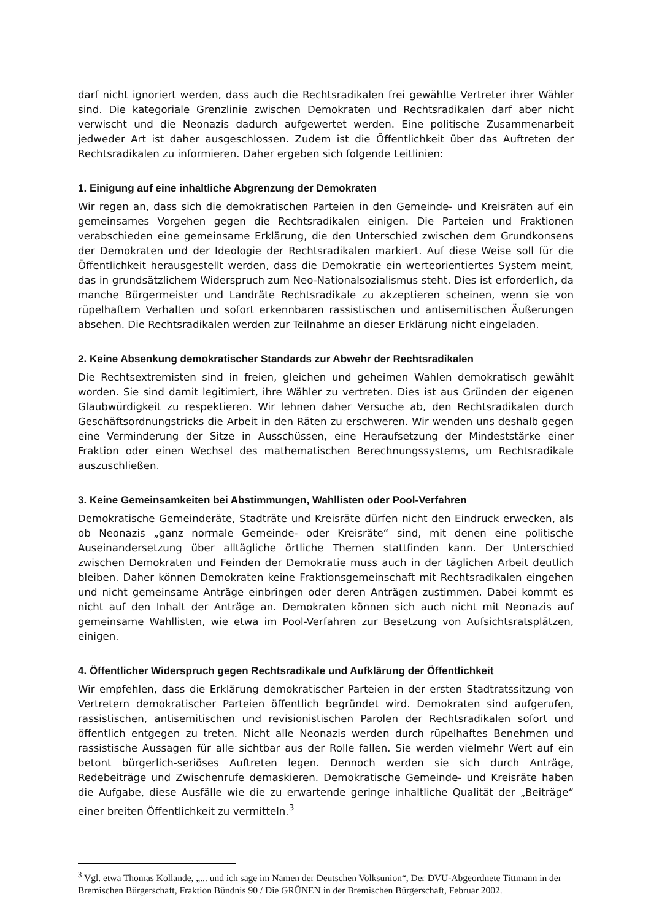darf nicht ignoriert werden, dass auch die Rechtsradikalen frei gewählte Vertreter ihrer Wähler sind. Die kategoriale Grenzlinie zwischen Demokraten und Rechtsradikalen darf aber nicht verwischt und die Neonazis dadurch aufgewertet werden. Eine politische Zusammenarbeit jedweder Art ist daher ausgeschlossen. Zudem ist die Öffentlichkeit über das Auftreten der Rechtsradikalen zu informieren. Daher ergeben sich folgende Leitlinien:
1. Einigung auf eine inhaltliche Abgrenzung der Demokraten
Wir regen an, dass sich die demokratischen Parteien in den Gemeinde- und Kreisräten auf ein gemeinsames Vorgehen gegen die Rechtsradikalen einigen. Die Parteien und Fraktionen verabschieden eine gemeinsame Erklärung, die den Unterschied zwischen dem Grundkonsens der Demokraten und der Ideologie der Rechtsradikalen markiert. Auf diese Weise soll für die Öffentlichkeit herausgestellt werden, dass die Demokratie ein werteorientiertes System meint, das in grundsätzlichem Widerspruch zum Neo-Nationalsozialismus steht. Dies ist erforderlich, da manche Bürgermeister und Landräte Rechtsradikale zu akzeptieren scheinen, wenn sie von rüpelhaftem Verhalten und sofort erkennbaren rassistischen und antisemitischen Äußerungen absehen. Die Rechtsradikalen werden zur Teilnahme an dieser Erklärung nicht eingeladen.
2. Keine Absenkung demokratischer Standards zur Abwehr der Rechtsradikalen
Die Rechtsextremisten sind in freien, gleichen und geheimen Wahlen demokratisch gewählt worden. Sie sind damit legitimiert, ihre Wähler zu vertreten. Dies ist aus Gründen der eigenen Glaubwürdigkeit zu respektieren. Wir lehnen daher Versuche ab, den Rechtsradikalen durch Geschäftsordnungstricks die Arbeit in den Räten zu erschweren. Wir wenden uns deshalb gegen eine Verminderung der Sitze in Ausschüssen, eine Heraufsetzung der Mindeststärke einer Fraktion oder einen Wechsel des mathematischen Berechnungssystems, um Rechtsradikale auszuschließen.
3. Keine Gemeinsamkeiten bei Abstimmungen, Wahllisten oder Pool-Verfahren
Demokratische Gemeinderäte, Stadträte und Kreisräte dürfen nicht den Eindruck erwecken, als ob Neonazis „ganz normale Gemeinde- oder Kreisräte“ sind, mit denen eine politische Auseinandersetzung über alltägliche örtliche Themen stattfinden kann. Der Unterschied zwischen Demokraten und Feinden der Demokratie muss auch in der täglichen Arbeit deutlich bleiben. Daher können Demokraten keine Fraktionsgemeinschaft mit Rechtsradikalen eingehen und nicht gemeinsame Anträge einbringen oder deren Anträgen zustimmen. Dabei kommt es nicht auf den Inhalt der Anträge an. Demokraten können sich auch nicht mit Neonazis auf gemeinsame Wahllisten, wie etwa im Pool-Verfahren zur Besetzung von Aufsichtsratsplätzen, einigen.
4. Öffentlicher Widerspruch gegen Rechtsradikale und Aufklärung der Öffentlichkeit
Wir empfehlen, dass die Erklärung demokratischer Parteien in der ersten Stadtratssitzung von Vertretern demokratischer Parteien öffentlich begründet wird. Demokraten sind aufgerufen, rassistischen, antisemitischen und revisionistischen Parolen der Rechtsradikalen sofort und öffentlich entgegen zu treten. Nicht alle Neonazis werden durch rüpelhaftes Benehmen und rassistische Aussagen für alle sichtbar aus der Rolle fallen. Sie werden vielmehr Wert auf ein betont bürgerlich-seriöses Auftreten legen. Dennoch werden sie sich durch Anträge, Redebeiträge und Zwischenrufe demaskieren. Demokratische Gemeinde- und Kreisräte haben die Aufgabe, diese Ausfälle wie die zu erwartende geringe inhaltliche Qualität der „Beiträge“ einer breiten Öffentlichkeit zu vermitteln.<sup>3</sup>
<sup>3</sup> Vgl. etwa Thomas Kollande, „... und ich sage im Namen der Deutschen Volksunion“, Der DVU-Abgeordnete Tittmann in der Bremischen Bürgerschaft, Fraktion Bündnis 90 / Die GRÜNEN in der Bremischen Bürgerschaft, Februar 2002.